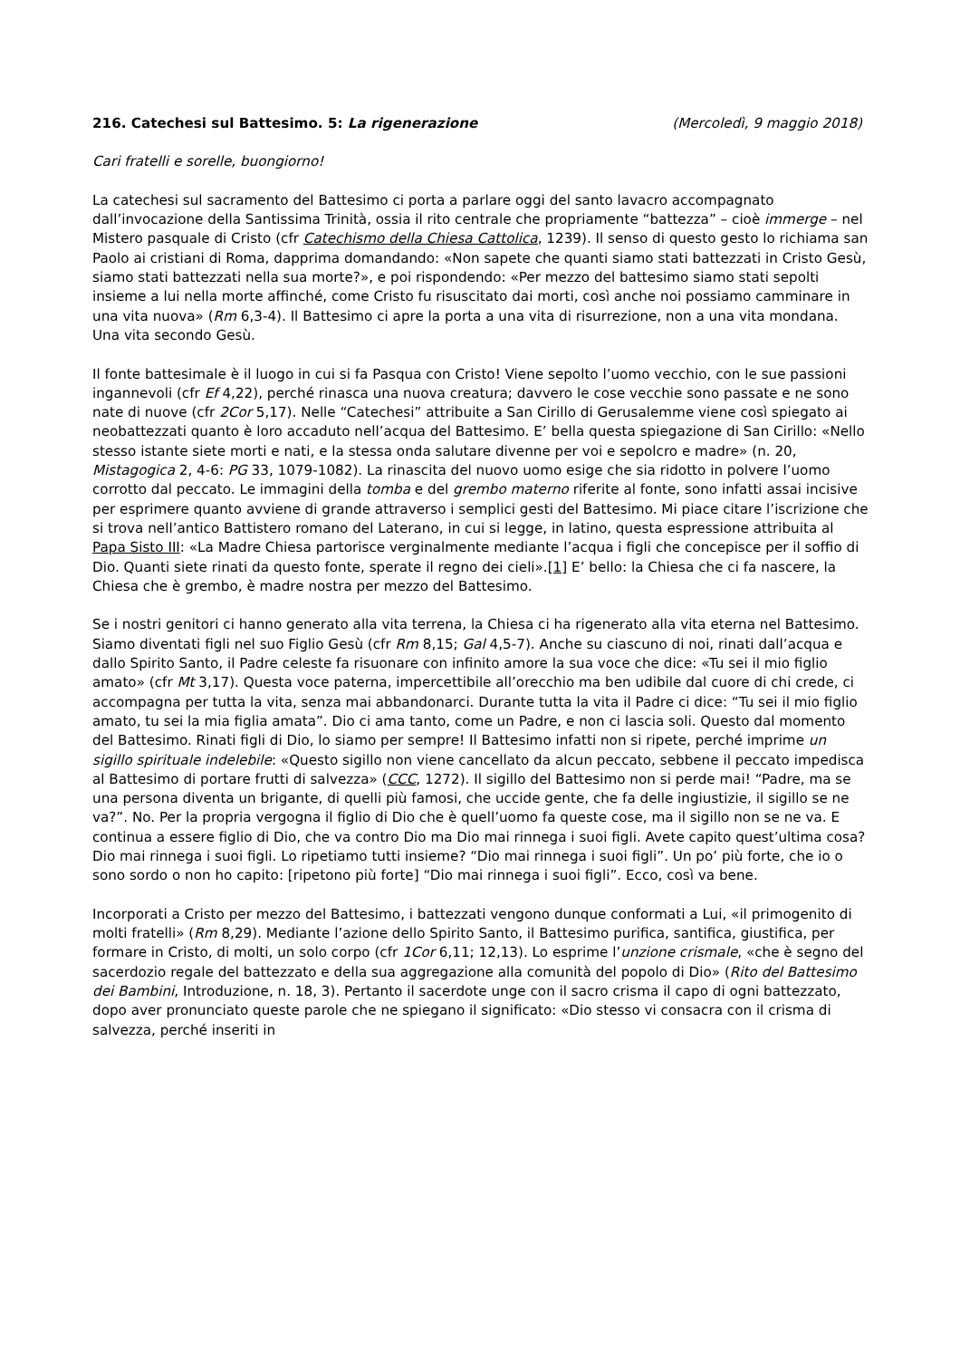216. Catechesi sul Battesimo. 5: La rigenerazione (Mercoledì, 9 maggio 2018)
Cari fratelli e sorelle, buongiorno!
La catechesi sul sacramento del Battesimo ci porta a parlare oggi del santo lavacro accompagnato dall’invocazione della Santissima Trinità, ossia il rito centrale che propriamente “battezza” – cioè immerge – nel Mistero pasquale di Cristo (cfr Catechismo della Chiesa Cattolica, 1239). Il senso di questo gesto lo richiama san Paolo ai cristiani di Roma, dapprima domandando: «Non sapete che quanti siamo stati battezzati in Cristo Gesù, siamo stati battezzati nella sua morte?», e poi rispondendo: «Per mezzo del battesimo siamo stati sepolti insieme a lui nella morte affinché, come Cristo fu risuscitato dai morti, così anche noi possiamo camminare in una vita nuova» (Rm 6,3-4). Il Battesimo ci apre la porta a una vita di risurrezione, non a una vita mondana. Una vita secondo Gesù.
Il fonte battesimale è il luogo in cui si fa Pasqua con Cristo! Viene sepolto l’uomo vecchio, con le sue passioni ingannevoli (cfr Ef 4,22), perché rinasca una nuova creatura; davvero le cose vecchie sono passate e ne sono nate di nuove (cfr 2Cor 5,17). Nelle “Catechesi” attribuite a San Cirillo di Gerusalemme viene così spiegato ai neobattezzati quanto è loro accaduto nell’acqua del Battesimo. E’ bella questa spiegazione di San Cirillo: «Nello stesso istante siete morti e nati, e la stessa onda salutare divenne per voi e sepolcro e madre» (n. 20, Mistagogica 2, 4-6: PG 33, 1079-1082). La rinascita del nuovo uomo esige che sia ridotto in polvere l’uomo corrotto dal peccato. Le immagini della tomba e del grembo materno riferite al fonte, sono infatti assai incisive per esprimere quanto avviene di grande attraverso i semplici gesti del Battesimo. Mi piace citare l’iscrizione che si trova nell’antico Battistero romano del Laterano, in cui si legge, in latino, questa espressione attribuita al Papa Sisto III: «La Madre Chiesa partorisce verginalmente mediante l’acqua i figli che concepisce per il soffio di Dio. Quanti siete rinati da questo fonte, sperate il regno dei cieli».[1] E’ bello: la Chiesa che ci fa nascere, la Chiesa che è grembo, è madre nostra per mezzo del Battesimo.
Se i nostri genitori ci hanno generato alla vita terrena, la Chiesa ci ha rigenerato alla vita eterna nel Battesimo. Siamo diventati figli nel suo Figlio Gesù (cfr Rm 8,15; Gal 4,5-7). Anche su ciascuno di noi, rinati dall’acqua e dallo Spirito Santo, il Padre celeste fa risuonare con infinito amore la sua voce che dice: «Tu sei il mio figlio amato» (cfr Mt 3,17). Questa voce paterna, impercettibile all’orecchio ma ben udibile dal cuore di chi crede, ci accompagna per tutta la vita, senza mai abbandonarci. Durante tutta la vita il Padre ci dice: “Tu sei il mio figlio amato, tu sei la mia figlia amata”. Dio ci ama tanto, come un Padre, e non ci lascia soli. Questo dal momento del Battesimo. Rinati figli di Dio, lo siamo per sempre! Il Battesimo infatti non si ripete, perché imprime un sigillo spirituale indelebile: «Questo sigillo non viene cancellato da alcun peccato, sebbene il peccato impedisca al Battesimo di portare frutti di salvezza» (CCC, 1272). Il sigillo del Battesimo non si perde mai! “Padre, ma se una persona diventa un brigante, di quelli più famosi, che uccide gente, che fa delle ingiustizie, il sigillo se ne va?”. No. Per la propria vergogna il figlio di Dio che è quell’uomo fa queste cose, ma il sigillo non se ne va. E continua a essere figlio di Dio, che va contro Dio ma Dio mai rinnega i suoi figli. Avete capito quest’ultima cosa? Dio mai rinnega i suoi figli. Lo ripetiamo tutti insieme? “Dio mai rinnega i suoi figli”. Un po’ più forte, che io o sono sordo o non ho capito: [ripetono più forte] “Dio mai rinnega i suoi figli”. Ecco, così va bene.
Incorporati a Cristo per mezzo del Battesimo, i battezzati vengono dunque conformati a Lui, «il primogenito di molti fratelli» (Rm 8,29). Mediante l’azione dello Spirito Santo, il Battesimo purifica, santifica, giustifica, per formare in Cristo, di molti, un solo corpo (cfr 1Cor 6,11; 12,13). Lo esprime l’unzione crismale, «che è segno del sacerdozio regale del battezzato e della sua aggregazione alla comunità del popolo di Dio» (Rito del Battesimo dei Bambini, Introduzione, n. 18, 3). Pertanto il sacerdote unge con il sacro crisma il capo di ogni battezzato, dopo aver pronunciato queste parole che ne spiegano il significato: «Dio stesso vi consacra con il crisma di salvezza, perché inseriti in